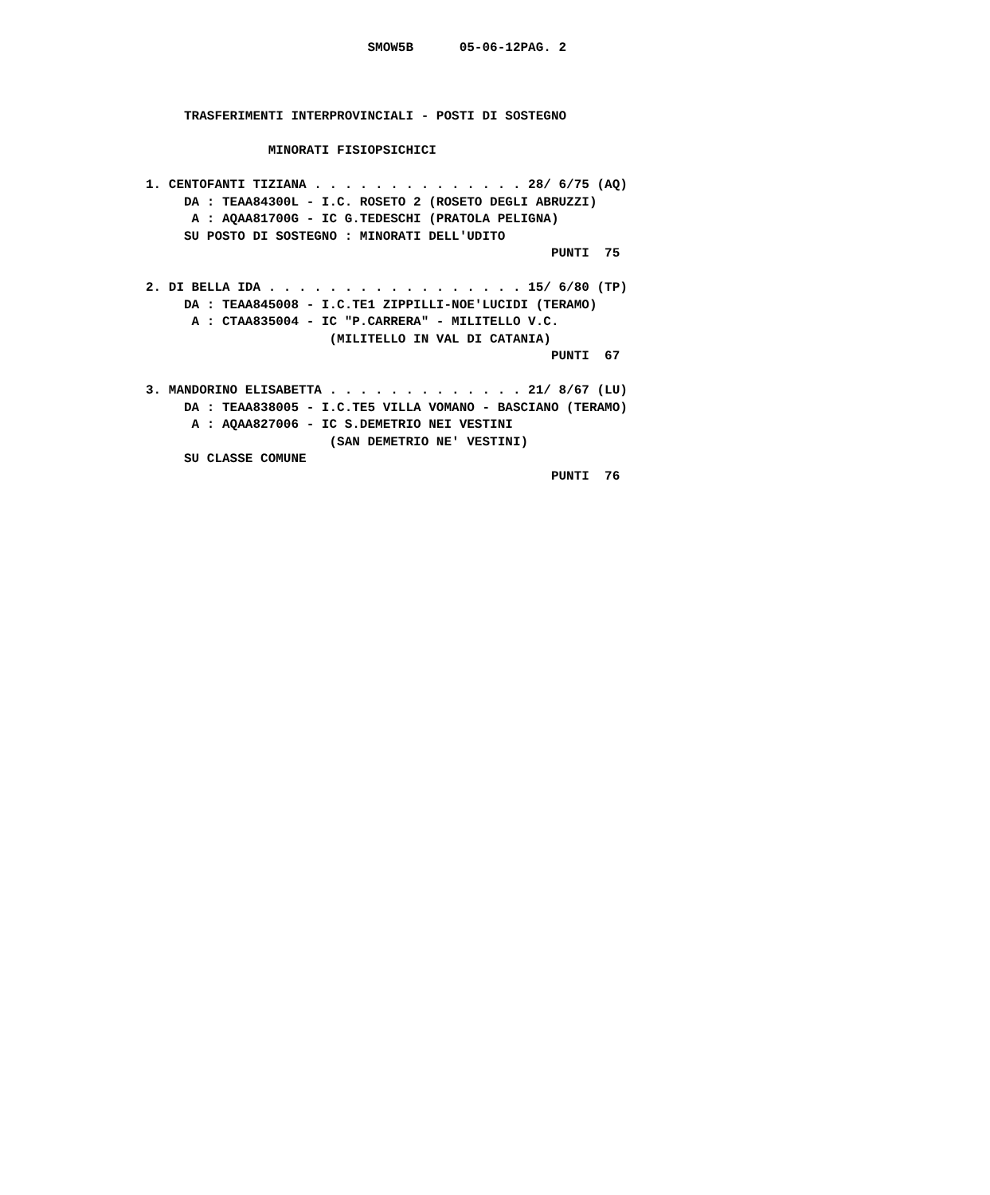SMOW5B      05-06-12PAG. 2



     TRASFERIMENTI INTERPROVINCIALI - POSTI DI SOSTEGNO

                MINORATI FISIOPSICHICI

1. CENTOFANTI TIZIANA . . . . . . . . . . . . . . 28/ 6/75 (AQ)
     DA : TEAA84300L - I.C. ROSETO 2 (ROSETO DEGLI ABRUZZI)
      A : AQAA81700G - IC G.TEDESCHI (PRATOLA PELIGNA)
     SU POSTO DI SOSTEGNO : MINORATI DELL'UDITO
                                                     PUNTI  75

2. DI BELLA IDA . . . . . . . . . . . . . . . . . 15/ 6/80 (TP)
     DA : TEAA845008 - I.C.TE1 ZIPPILLI-NOE'LUCIDI (TERAMO)
      A : CTAA835004 - IC "P.CARRERA" - MILITELLO V.C.
                        (MILITELLO IN VAL DI CATANIA)
                                                     PUNTI  67

3. MANDORINO ELISABETTA . . . . . . . . . . . . . 21/ 8/67 (LU)
     DA : TEAA838005 - I.C.TE5 VILLA VOMANO - BASCIANO (TERAMO)
      A : AQAA827006 - IC S.DEMETRIO NEI VESTINI
                        (SAN DEMETRIO NE' VESTINI)
     SU CLASSE COMUNE
                                                     PUNTI  76